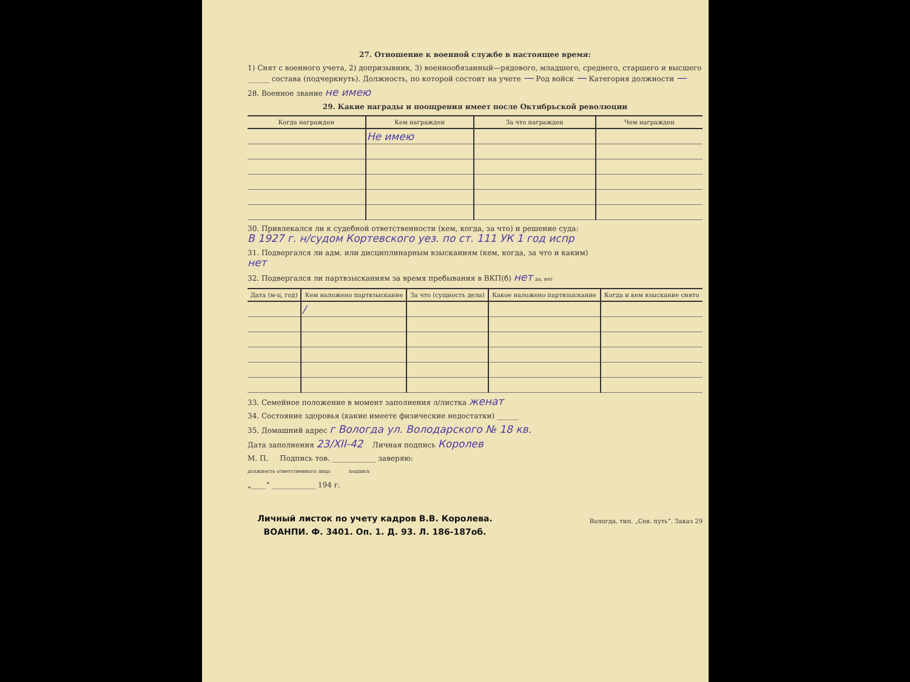27. Отношение к военной службе в настоящее время:
1) Снят с военного учета, 2) допризывник, 3) военнообязанный—рядового, младшего, средне­го, старшего и высшего ______ состава (подчеркнуть). Должность, по которой состоит на учете — Род войск — Категория должности —
28. Военное звание не имею
29. Какие награды и поощрения имеет после Октябрьской революции
| Когда награжден | Кем награжден | За что награжден | Чем награжден |
| --- | --- | --- | --- |
| | Не имею | | |
30. Привлекался ли к судебной ответственности (кем, когда, за что) и решение суда:
В 1927 г. н/судом Кортевского уез. по ст. 111 УК 1 год испр
31. Подвергался ли адм. или дисциплинарным взысканиям (кем, когда, за что и каким)
нет
32. Подвергался ли партвзысканиям за время пребывания в ВКП(б) нет да, нет
| Дата (м-ц, год) | Кем наложено партвзыскание | За что (сущность дела) | Какое наложено партвзыскание | Когда и кем взыскание снято |
| --- | --- | --- | --- | --- |
| | / | | | |
33. Семейное положение в момент заполнения л/листка женат
34. Состояние здоровья (какие имеете физические недостатки) ______
35. Домашний адрес г Вологда ул. Володарского № 18 кв.
Дата заполнения 23/XII-42 Личная подпись Королев
М. П. Подпись тов. ____________ заверяю:
должность ответственного лица подпись
„____“ ____________ 194 г.
Личный листок по учету кадров В.В. Королева.
ВОАНПИ. Ф. 3401. Оп. 1. Д. 93. Л. 186-187об.
Вологда, тип. „Сев. путь“. Заказ 29